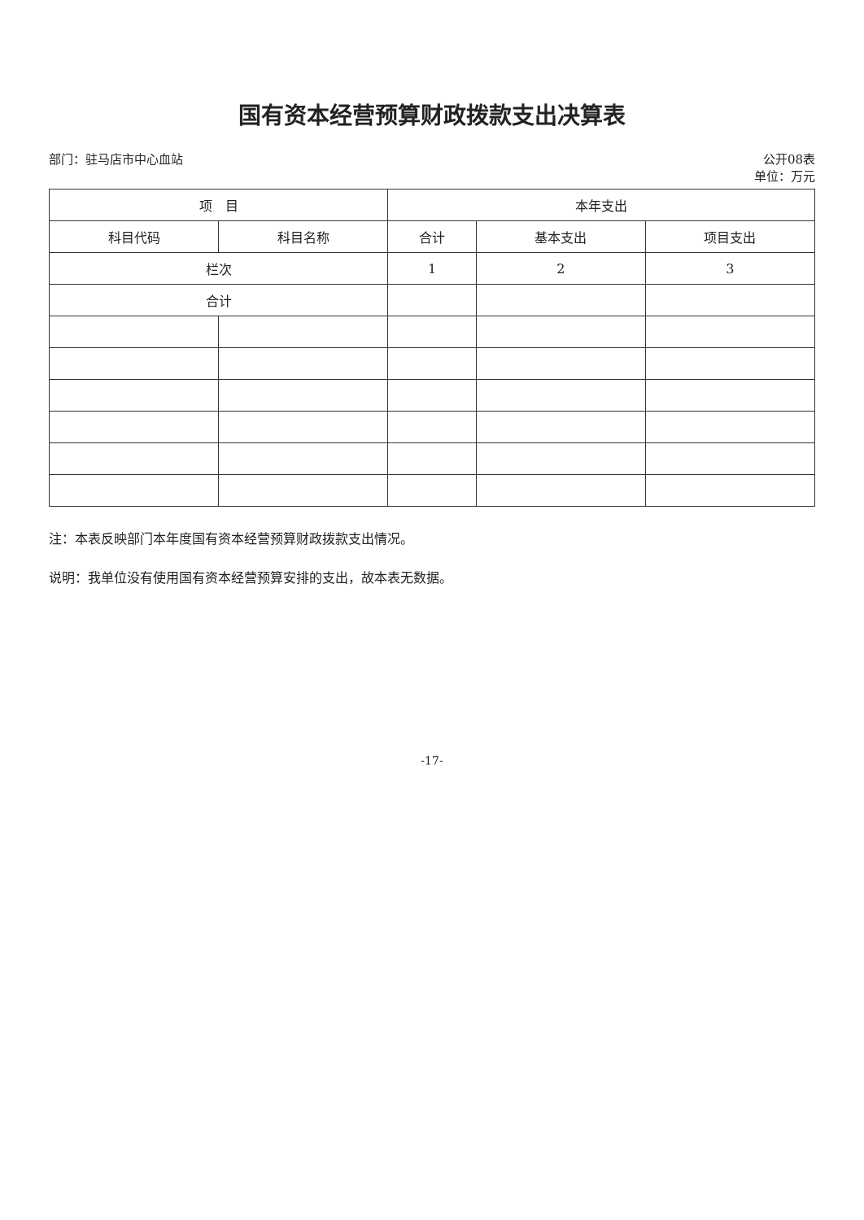国有资本经营预算财政拨款支出决算表
部门：驻马店市中心血站 公开08表
单位：万元
| 项 目 | | 本年支出 | | |
| --- | --- | --- | --- | --- |
| 科目代码 | 科目名称 | 合计 | 基本支出 | 项目支出 |
| 栏次 | | 1 | 2 | 3 |
| 合计 | | | | |
注：本表反映部门本年度国有资本经营预算财政拨款支出情况。
说明：我单位没有使用国有资本经营预算安排的支出，故本表无数据。
-17-